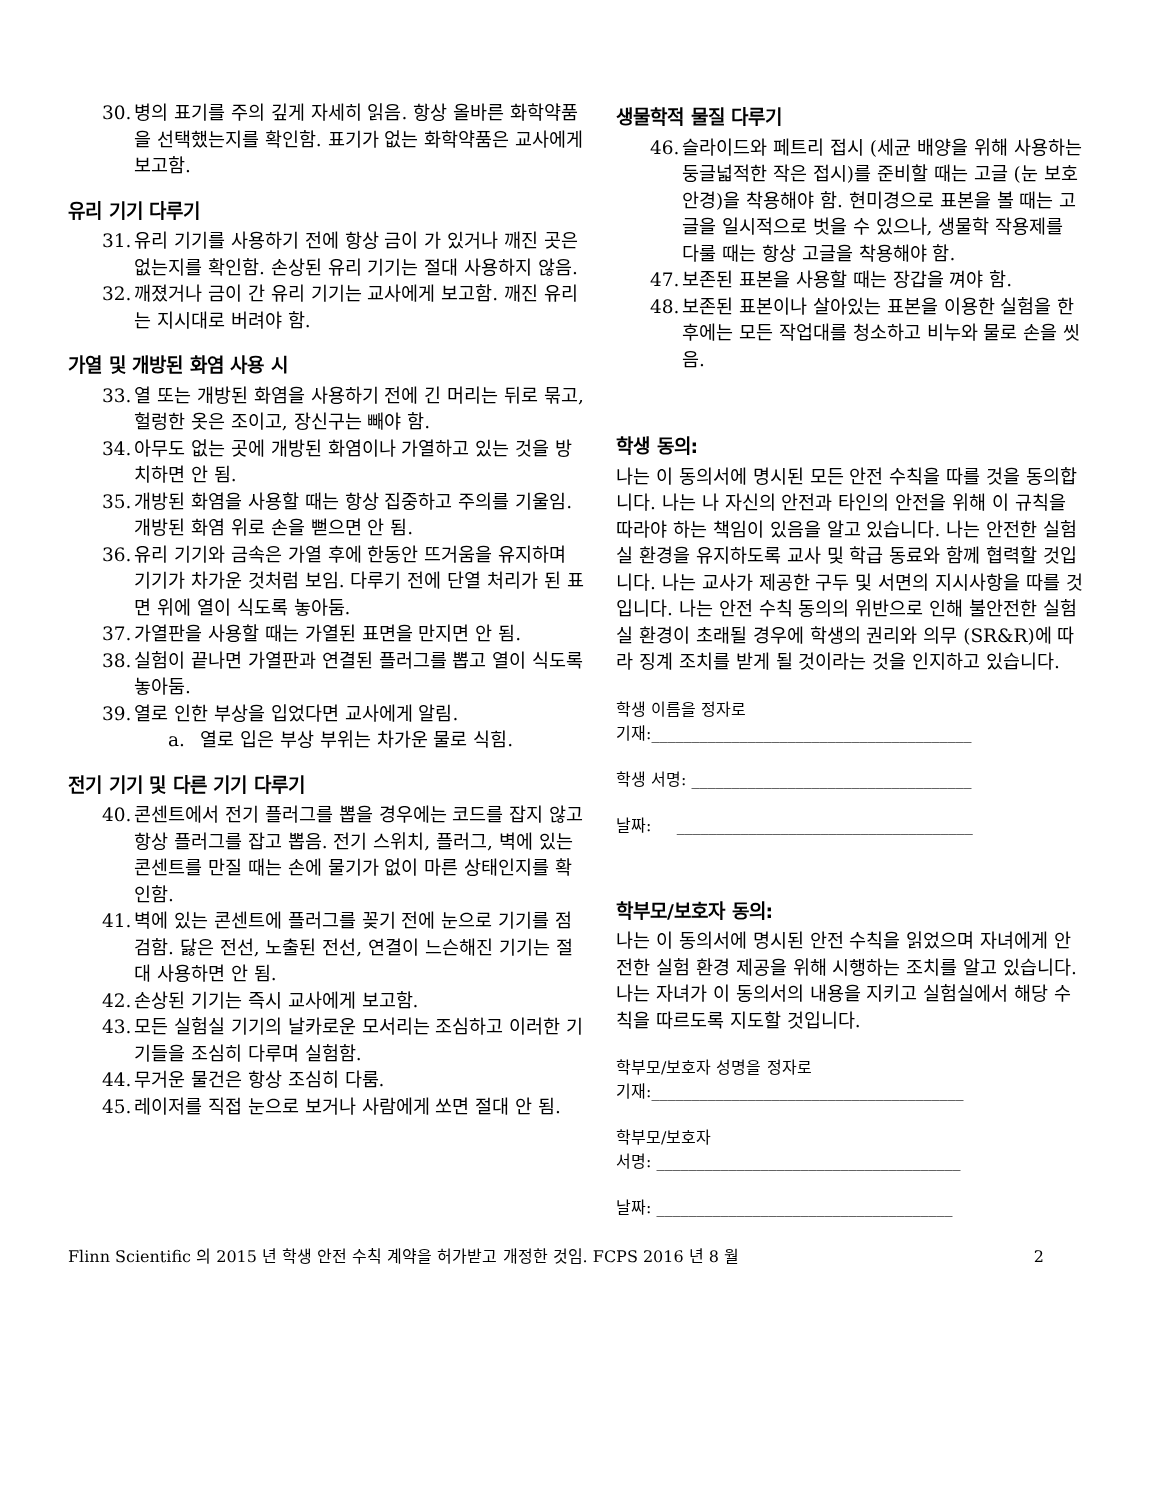30. 병의 표기를 주의 깊게 자세히 읽음. 항상 올바른 화학약품을 선택했는지를 확인함. 표기가 없는 화학약품은 교사에게 보고함.
유리 기기 다루기
31. 유리 기기를 사용하기 전에 항상 금이 가 있거나 깨진 곳은 없는지를 확인함. 손상된 유리 기기는 절대 사용하지 않음.
32. 깨졌거나 금이 간 유리 기기는 교사에게 보고함. 깨진 유리는 지시대로 버려야 함.
가열 및 개방된 화염 사용 시
33. 열 또는 개방된 화염을 사용하기 전에 긴 머리는 뒤로 묶고, 헐렁한 옷은 조이고, 장신구는 빼야 함.
34. 아무도 없는 곳에 개방된 화염이나 가열하고 있는 것을 방치하면 안 됨.
35. 개방된 화염을 사용할 때는 항상 집중하고 주의를 기울임. 개방된 화염 위로 손을 뻗으면 안 됨.
36. 유리 기기와 금속은 가열 후에 한동안 뜨거움을 유지하며 기기가 차가운 것처럼 보임. 다루기 전에 단열 처리가 된 표면 위에 열이 식도록 놓아둠.
37. 가열판을 사용할 때는 가열된 표면을 만지면 안 됨.
38. 실험이 끝나면 가열판과 연결된 플러그를 뽑고 열이 식도록 놓아둠.
39. 열로 인한 부상을 입었다면 교사에게 알림.
a. 열로 입은 부상 부위는 차가운 물로 식힘.
전기 기기 및 다른 기기 다루기
40. 콘센트에서 전기 플러그를 뽑을 경우에는 코드를 잡지 않고 항상 플러그를 잡고 뽑음. 전기 스위치, 플러그, 벽에 있는 콘센트를 만질 때는 손에 물기가 없이 마른 상태인지를 확인함.
41. 벽에 있는 콘센트에 플러그를 꽂기 전에 눈으로 기기를 점검함. 닳은 전선, 노출된 전선, 연결이 느슨해진 기기는 절대 사용하면 안 됨.
42. 손상된 기기는 즉시 교사에게 보고함.
43. 모든 실험실 기기의 날카로운 모서리는 조심하고 이러한 기기들을 조심히 다루며 실험함.
44. 무거운 물건은 항상 조심히 다룸.
45. 레이저를 직접 눈으로 보거나 사람에게 쏘면 절대 안 됨.
생물학적 물질 다루기
46. 슬라이드와 페트리 접시 (세균 배양을 위해 사용하는 둥글넓적한 작은 접시)를 준비할 때는 고글 (눈 보호 안경)을 착용해야 함. 현미경으로 표본을 볼 때는 고글을 일시적으로 벗을 수 있으나, 생물학 작용제를 다룰 때는 항상 고글을 착용해야 함.
47. 보존된 표본을 사용할 때는 장갑을 껴야 함.
48. 보존된 표본이나 살아있는 표본을 이용한 실험을 한 후에는 모든 작업대를 청소하고 비누와 물로 손을 씻음.
학생 동의:
나는 이 동의서에 명시된 모든 안전 수칙을 따를 것을 동의합니다. 나는 나 자신의 안전과 타인의 안전을 위해 이 규칙을 따라야 하는 책임이 있음을 알고 있습니다. 나는 안전한 실험실 환경을 유지하도록 교사 및 학급 동료와 함께 협력할 것입니다. 나는 교사가 제공한 구두 및 서면의 지시사항을 따를 것입니다. 나는 안전 수칙 동의의 위반으로 인해 불안전한 실험실 환경이 초래될 경우에 학생의 권리와 의무 (SR&R)에 따라 징계 조치를 받게 될 것이라는 것을 인지하고 있습니다.
학생 이름을 정자로
기재:________________________________________
학생 서명: ___________________________________
날짜: _____________________________________
학부모/보호자 동의:
나는 이 동의서에 명시된 안전 수칙을 읽었으며 자녀에게 안전한 실험 환경 제공을 위해 시행하는 조치를 알고 있습니다. 나는 자녀가 이 동의서의 내용을 지키고 실험실에서 해당 수칙을 따르도록 지도할 것입니다.
학부모/보호자 성명을 정자로
기재:_______________________________________
학부모/보호자
서명: ______________________________________
날짜: _____________________________________
Flinn Scientific 의 2015 년 학생 안전 수칙 계약을 허가받고 개정한 것임. FCPS 2016 년 8 월 2